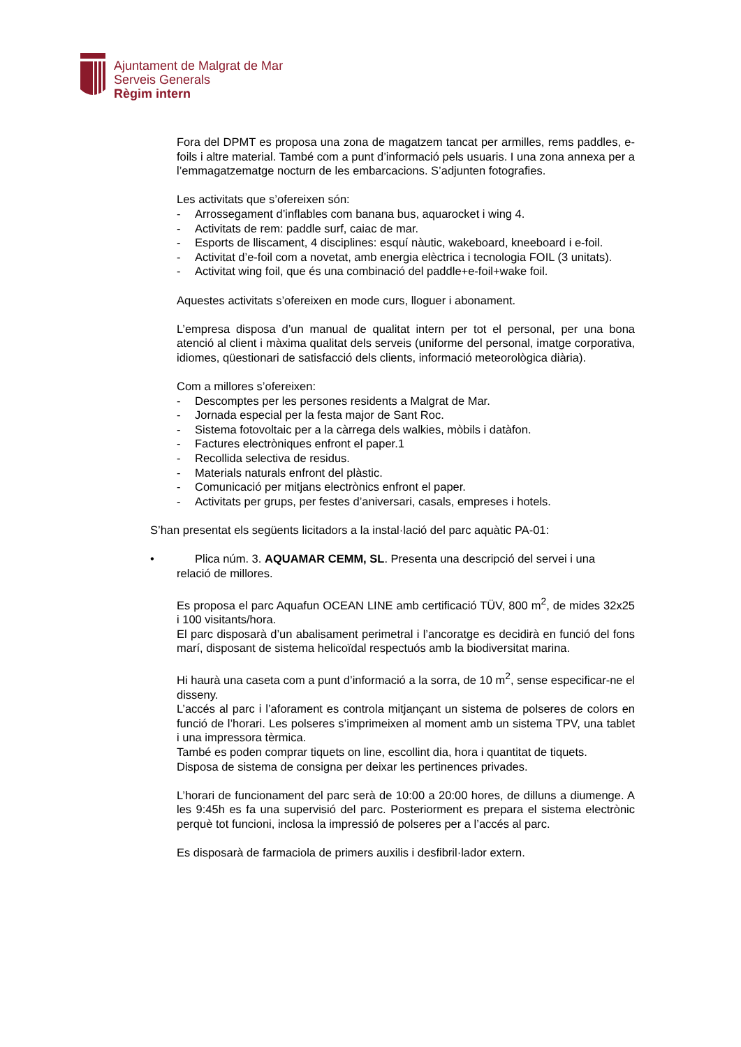Ajuntament de Malgrat de Mar
Serveis Generals
Règim intern
Fora del DPMT es proposa una zona de magatzem tancat per armilles, rems paddles, e-foils i altre material. També com a punt d’informació pels usuaris. I una zona annexa per a l’emmagatzematge nocturn de les embarcacions. S’adjunten fotografies.
Les activitats que s’ofereixen són:
- Arrossegament d’inflables com banana bus, aquarocket i wing 4.
- Activitats de rem: paddle surf, caiac de mar.
- Esports de lliscament, 4 disciplines: esquí nàutic, wakeboard, kneeboard i e-foil.
- Activitat d’e-foil com a novetat, amb energia elèctrica i tecnologia FOIL (3 unitats).
- Activitat wing foil, que és una combinació del paddle+e-foil+wake foil.
Aquestes activitats s’ofereixen en mode curs, lloguer i abonament.
L’empresa disposa d’un manual de qualitat intern per tot el personal, per una bona atenció al client i màxima qualitat dels serveis (uniforme del personal, imatge corporativa, idiomes, qüestionari de satisfacció dels clients, informació meteorològica diària).
Com a millores s’ofereixen:
- Descomptes per les persones residents a Malgrat de Mar.
- Jornada especial per la festa major de Sant Roc.
- Sistema fotovoltaic per a la càrrega dels walkies, mòbils i datàfon.
- Factures electròniques enfront el paper.1
- Recollida selectiva de residus.
- Materials naturals enfront del plàstic.
- Comunicació per mitjans electrònics enfront el paper.
- Activitats per grups, per festes d’aniversari, casals, empreses i hotels.
S’han presentat els següents licitadors a la instal·lació del parc aquàtic PA-01:
• Plica núm. 3. AQUAMAR CEMM, SL. Presenta una descripció del servei i una
relació de millores.
Es proposa el parc Aquafun OCEAN LINE amb certificació TÜV, 800 m<sup>2</sup>, de mides 32x25 i 100 visitants/hora.
El parc disposarà d’un abalisament perimetral i l’ancoratge es decidirà en funció del fons marí, disposant de sistema helicoïdal respectuós amb la biodiversitat marina.
Hi haurà una caseta com a punt d’informació a la sorra, de 10 m<sup>2</sup>, sense especificar-ne el disseny.
L’accés al parc i l’aforament es controla mitjançant un sistema de polseres de colors en funció de l’horari. Les polseres s’imprimeixen al moment amb un sistema TPV, una tablet i una impressora tèrmica.
També es poden comprar tiquets on line, escollint dia, hora i quantitat de tiquets.
Disposa de sistema de consigna per deixar les pertinences privades.
L’horari de funcionament del parc serà de 10:00 a 20:00 hores, de dilluns a diumenge. A les 9:45h es fa una supervisió del parc. Posteriorment es prepara el sistema electrònic perquè tot funcioni, inclosa la impressió de polseres per a l’accés al parc.
Es disposarà de farmaciola de primers auxilis i desfibril·lador extern.